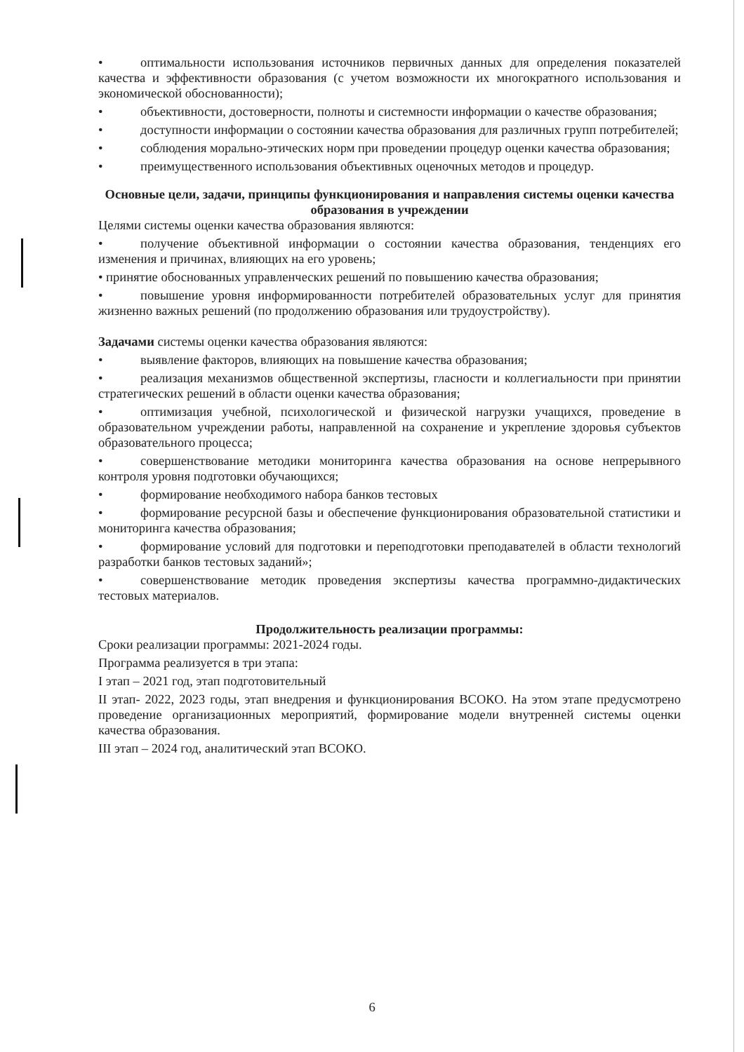• оптимальности использования источников первичных данных для определения показателей качества и эффективности образования (с учетом возможности их многократного использования и экономической обоснованности);
• объективности, достоверности, полноты и системности информации о качестве образования;
• доступности информации о состоянии качества образования для различных групп потребителей;
• соблюдения морально-этических норм при проведении процедур оценки качества образования;
• преимущественного использования объективных оценочных методов и процедур.
Основные цели, задачи, принципы функционирования и направления системы оценки качества образования в учреждении
Целями системы оценки качества образования являются:
• получение объективной информации о состоянии качества образования, тенденциях его изменения и причинах, влияющих на его уровень;
• принятие обоснованных управленческих решений по повышению качества образования;
• повышение уровня информированности потребителей образовательных услуг для принятия жизненно важных решений (по продолжению образования или трудоустройству).
Задачами системы оценки качества образования являются:
• выявление факторов, влияющих на повышение качества образования;
• реализация механизмов общественной экспертизы, гласности и коллегиальности при принятии стратегических решений в области оценки качества образования;
• оптимизация учебной, психологической и физической нагрузки учащихся, проведение в образовательном учреждении работы, направленной на сохранение и укрепление здоровья субъектов образовательного процесса;
• совершенствование методики мониторинга качества образования на основе непрерывного контроля уровня подготовки обучающихся;
• формирование необходимого набора банков тестовых
• формирование ресурсной базы и обеспечение функционирования образовательной статистики и мониторинга качества образования;
• формирование условий для подготовки и переподготовки преподавателей в области технологий разработки банков тестовых заданий»;
• совершенствование методик проведения экспертизы качества программно-дидактических тестовых материалов.
Продолжительность реализации программы:
Сроки реализации программы: 2021-2024 годы.
Программа реализуется в три этапа:
I этап – 2021 год, этап подготовительный
II этап- 2022, 2023 годы, этап внедрения и функционирования ВСОКО. На этом этапе предусмотрено проведение организационных мероприятий, формирование модели внутренней системы оценки качества образования.
III этап – 2024 год, аналитический этап ВСОКО.
6